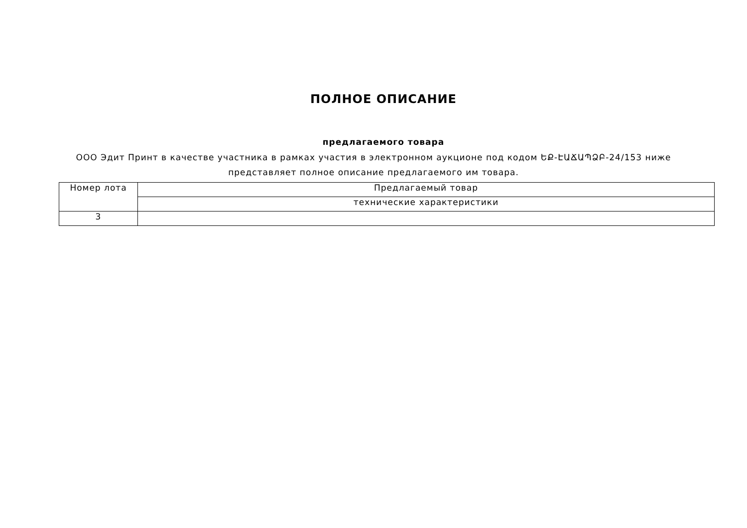ПОЛНОЕ ОПИСАНИЕ
предлагаемого товара
ООО Эдит Принт в качестве участника в рамках участия в электронном аукционе под кодом ԵՔ-ԷԱՃԱՊՁԲ-24/153 ниже представляет полное описание предлагаемого им товара.
| Номер лота | Предлагаемый товар |
| | технические характеристики |
| 3 | |